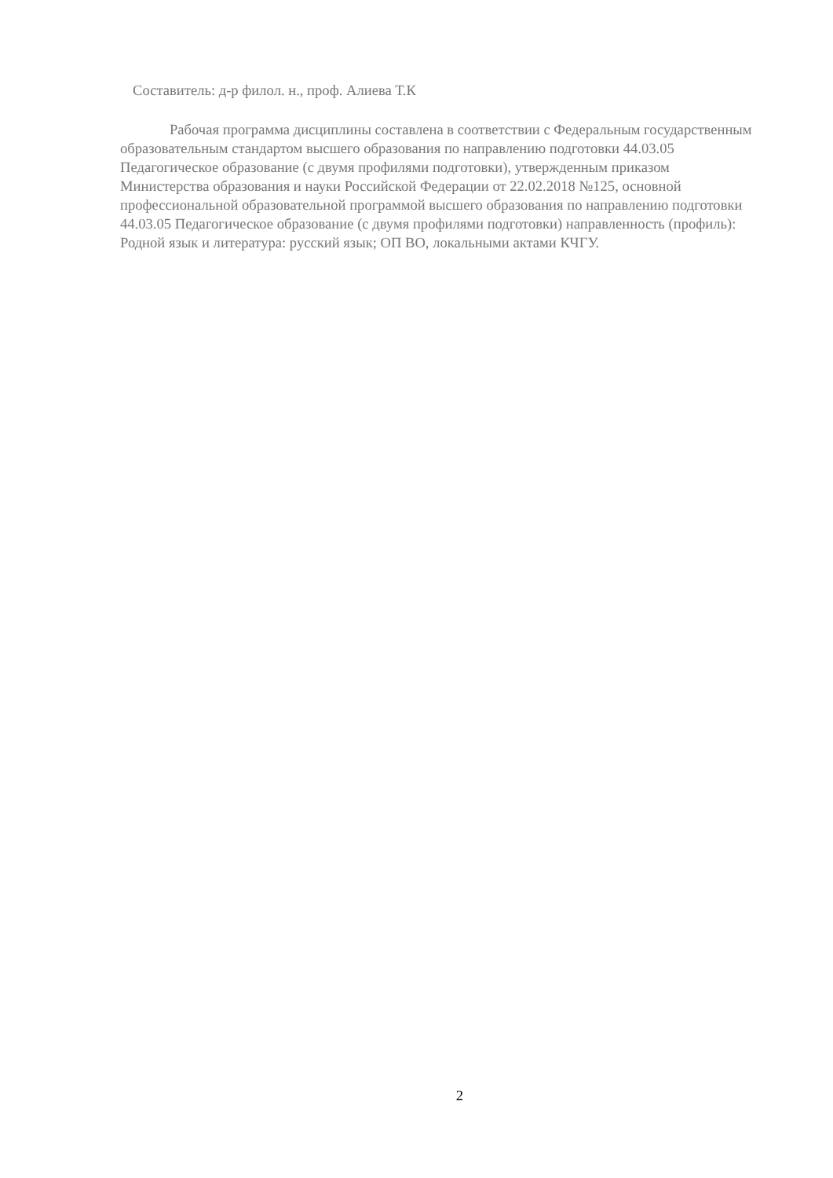Составитель: д-р филол. н., проф. Алиева Т.К
Рабочая программа дисциплины составлена в соответствии с Федеральным государственным образовательным стандартом высшего образования по направлению подготовки 44.03.05 Педагогическое образование (с двумя профилями подготовки), утвержденным приказом Министерства образования и науки Российской Федерации от 22.02.2018 №125, основной профессиональной образовательной программой высшего образования по направлению подготовки 44.03.05 Педагогическое образование (с двумя профилями подготовки) направленность (профиль): Родной язык и литература: русский язык; ОП ВО, локальными актами КЧГУ.
2